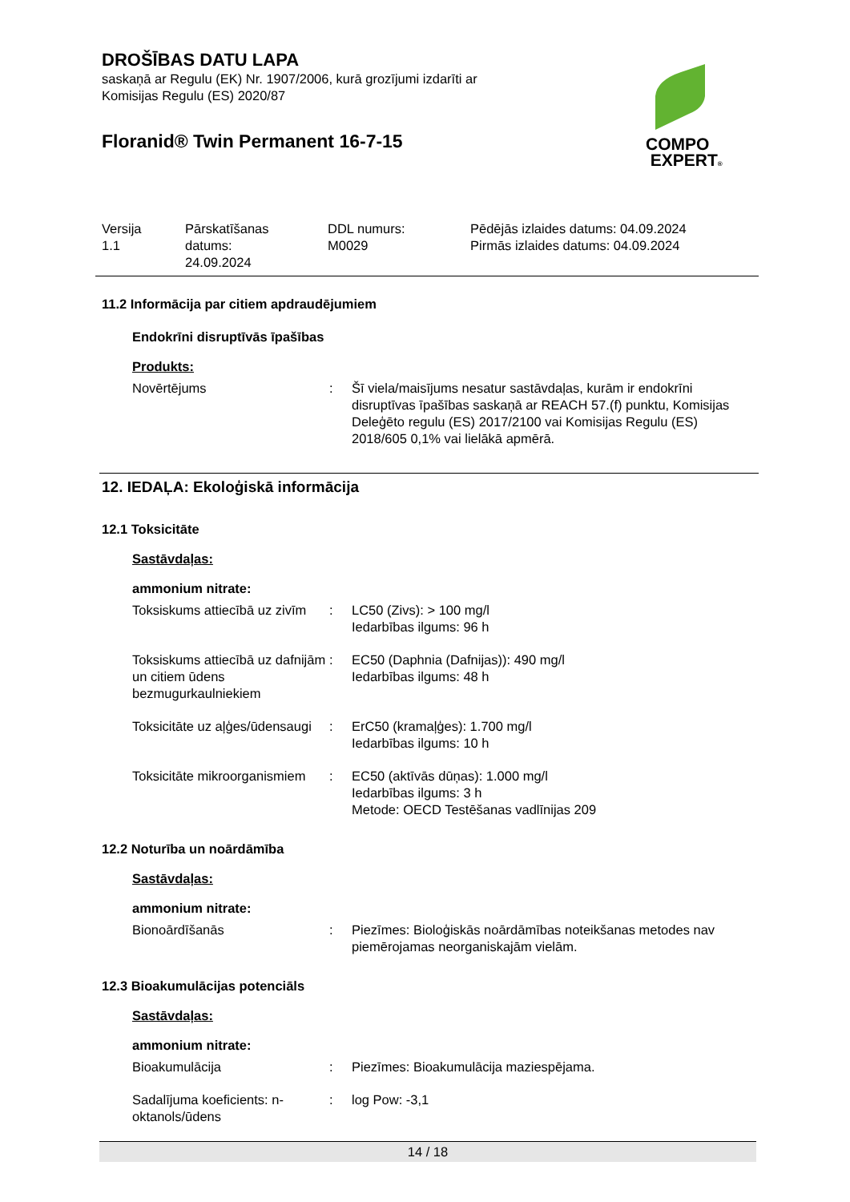DROŠĪBAS DATU LAPA
saskaņā ar Regulu (EK) Nr. 1907/2006, kurā grozījumi izdarīti ar
Komisijas Regulu (ES) 2020/87
Floranid® Twin Permanent 16-7-15
Versija
1.1
Pārskatīšanas
datums:
24.09.2024
DDL numurs:
M0029
Pēdējās izlaides datums: 04.09.2024
Pirmās izlaides datums: 04.09.2024
11.2 Informācija par citiem apdraudējumiem
Endokrīni disruptīvās īpašības
Produkts:
Novērtējums : Šī viela/maisījums nesatur sastāvdaļas, kurām ir endokrīni disruptīvas īpašības saskaņā ar REACH 57.(f) punktu, Komisijas Deleģēto regulu (ES) 2017/2100 vai Komisijas Regulu (ES) 2018/605 0,1% vai lielākā apmērā.
12. IEDAĻA: Ekoloģiskā informācija
12.1 Toksicitāte
Sastāvdaļas:
ammonium nitrate:
Toksiskums attiecībā uz zivīm
: LC50 (Zivs): > 100 mg/l
Iedarbības ilgums: 96 h
Toksiskums attiecībā uz dafnijām un citiem ūdens bezmugurkaulniekiem
: EC50 (Daphnia (Dafnijas)): 490 mg/l
Iedarbības ilgums: 48 h
Toksicitāte uz aļģes/ūdensaugi
: ErC50 (kramaļģes): 1.700 mg/l
Iedarbības ilgums: 10 h
Toksicitāte mikroorganismiem
: EC50 (aktīvās dūņas): 1.000 mg/l
Iedarbības ilgums: 3 h
Metode: OECD Testēšanas vadlīnijas 209
12.2 Noturība un noārdāmība
Sastāvdaļas:
ammonium nitrate:
Bionoārdīšanās : Piezīmes: Bioloģiskās noārdāmības noteikšanas metodes nav piemērojamas neorganiskajām vielām.
12.3 Bioakumulācijas potenciāls
Sastāvdaļas:
ammonium nitrate:
Bioakumulācija : Piezīmes: Bioakumulācija maziespējama.
Sadalījuma koeficients: n-oktanols/ūdens
: log Pow: -3,1
COMPO
EXPERT®
14 / 18